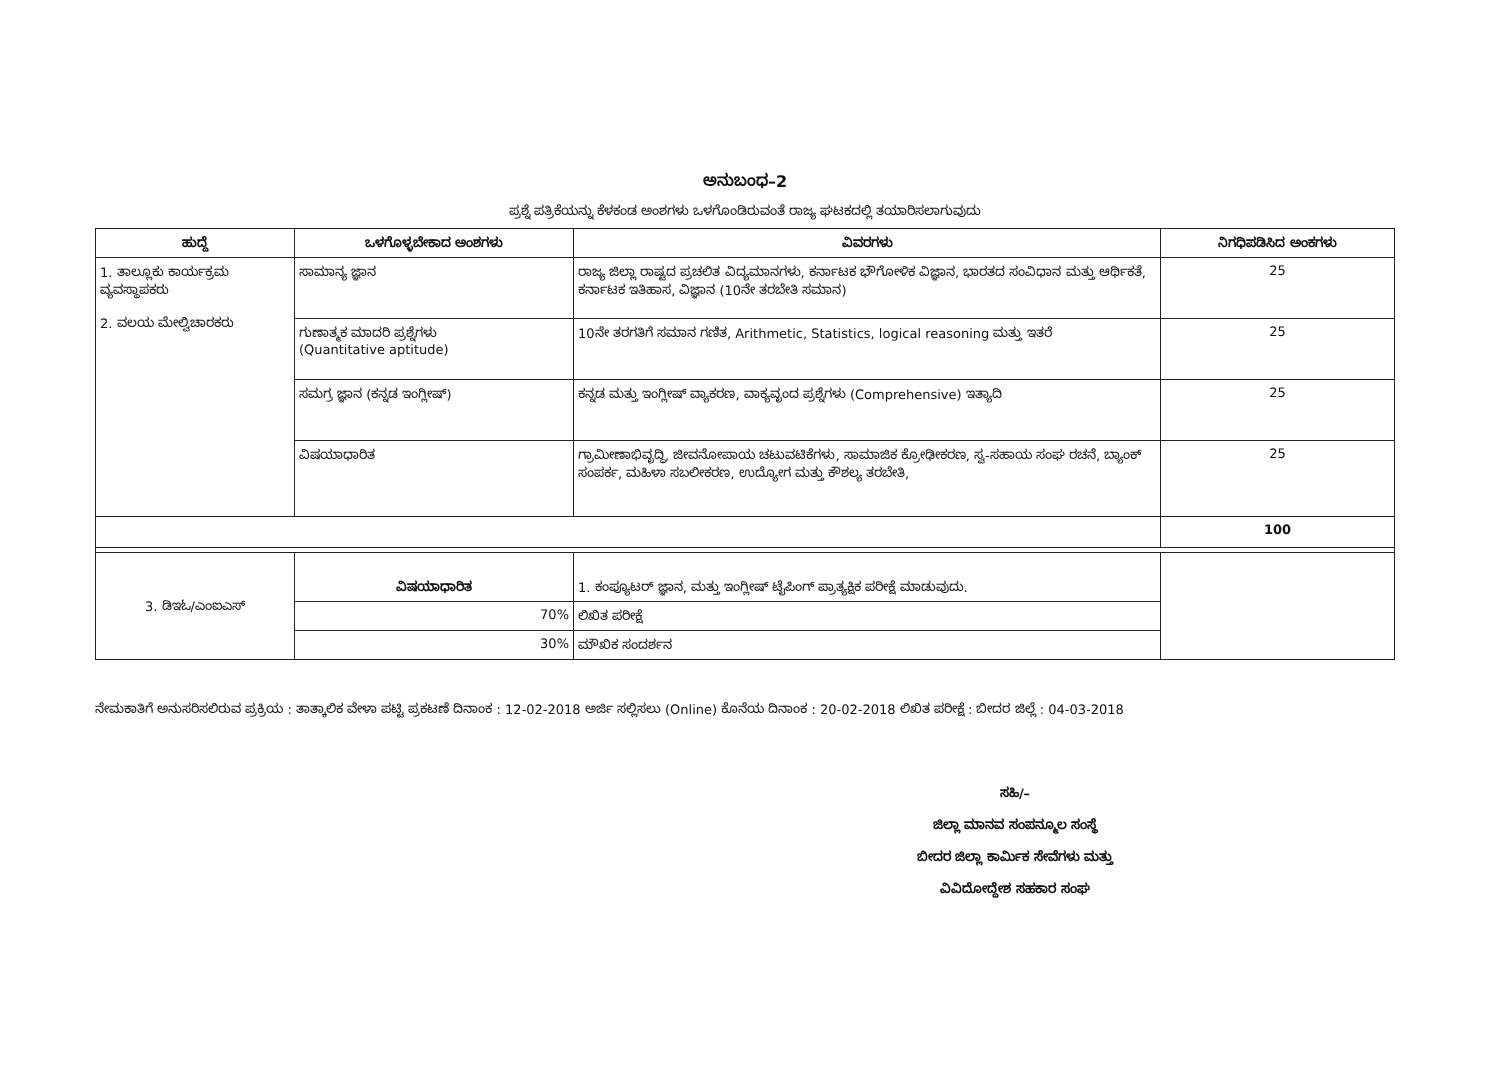ಅನುಬಂಧ–2
ಪ್ರಶ್ನೆ ಪತ್ರಿಕೆಯನ್ನು ಕೆಳಕಂಡ ಅಂಶಗಳು ಒಳಗೊಂಡಿರುವಂತೆ ರಾಜ್ಯ ಘಟಕದಲ್ಲಿ ತಯಾರಿಸಲಾಗುವುದು
| ಹುದ್ದೆ | ಒಳಗೊಳ್ಳಬೇಕಾದ ಅಂಶಗಳು | ವಿವರಗಳು | ನಿಗಧಿಪಡಿಸಿದ ಅಂಕಗಳು |
| --- | --- | --- | --- |
| 1. ತಾಲ್ಲೂಕು ಕಾರ್ಯಕ್ರಮ ವ್ಯವಸ್ಥಾಪಕರು 2. ವಲಯ ಮೇಲ್ವಿಚಾರಕರು | ಸಾಮಾನ್ಯ ಜ್ಞಾನ | ರಾಜ್ಯ ಜಿಲ್ಲಾ ರಾಷ್ಟದ ಪ್ರಚಲಿತ ವಿದ್ಯಮಾನಗಳು, ಕರ್ನಾಟಕ ಭೌಗೋಳಿಕ ವಿಜ್ಞಾನ, ಭಾರತದ ಸಂವಿಧಾನ ಮತ್ತು ಆರ್ಥಿಕತೆ, ಕರ್ನಾಟಕ ಇತಿಹಾಸ, ವಿಜ್ಞಾನ (10ನೇ ತರಬೇತಿ ಸಮಾನ) | 25 |
| | ಗುಣಾತ್ಮಕ ಮಾದರಿ ಪ್ರಶ್ನೆಗಳು (Quantitative aptitude) | 10ನೇ ತರಗತಿಗೆ ಸಮಾನ ಗಣಿತ, Arithmetic, Statistics, logical reasoning ಮತ್ತು ಇತರೆ | 25 |
| | ಸಮಗ್ರ ಜ್ಞಾನ (ಕನ್ನಡ ಇಂಗ್ಲೀಷ್) | ಕನ್ನಡ ಮತ್ತು ಇಂಗ್ಲೀಷ್ ವ್ಯಾಕರಣ, ವಾಕ್ಯವೃಂದ ಪ್ರಶ್ನೆಗಳು (Comprehensive) ಇತ್ಯಾದಿ | 25 |
| | ವಿಷಯಾಧಾರಿತ | ಗ್ರಾಮೀಣಾಭಿವೃದ್ಧಿ, ಜೀವನೋಪಾಯ ಚಟುವಟಿಕೆಗಳು, ಸಾಮಾಜಿಕ ಕ್ರೋಢೀಕರಣ, ಸ್ವ-ಸಹಾಯ ಸಂಘ ರಚನೆ, ಬ್ಯಾಂಕ್ ಸಂಪರ್ಕ, ಮಹಿಳಾ ಸಬಲೀಕರಣ, ಉದ್ಯೋಗ ಮತ್ತು ಕೌಶಲ್ಯ ತರಬೇತಿ, | 25 |
| | | | 100 |
| 3. ಡಿಇಓ/ಎಂಐಎಸ್ | ವಿಷಯಾಧಾರಿತ | 1. ಕಂಪ್ಯೂಟರ್ ಜ್ಞಾನ, ಮತ್ತು ಇಂಗ್ಲೀಷ್ ಟೈಪಿಂಗ್ ಪ್ರಾತ್ಯಕ್ಷಿಕ ಪರೀಕ್ಷೆ ಮಾಡುವುದು. | |
| | 70% | ಲಿಖಿತ ಪರೀಕ್ಷೆ | |
| | 30% | ಮೌಖಿಕ ಸಂದರ್ಶನ | |
ನೇಮಕಾತಿಗೆ ಅನುಸರಿಸಲಿರುವ ಪ್ರಕ್ರಿಯ : ತಾತ್ಕಾಲಿಕ ವೇಳಾ ಪಟ್ಟಿ ಪ್ರಕಟಣೆ ದಿನಾಂಕ : 12-02-2018 ಅರ್ಜಿ ಸಲ್ಲಿಸಲು (Online) ಕೊನೆಯ ದಿನಾಂಕ : 20-02-2018 ಲಿಖಿತ ಪರೀಕ್ಷೆ : ಬೀದರ ಜಿಲ್ಲೆ : 04-03-2018
ಸಹಿ/–
ಜಿಲ್ಲಾ ಮಾನವ ಸಂಪನ್ಮೂಲ ಸಂಸ್ಥೆ
ಬೀದರ ಜಿಲ್ಲಾ ಕಾರ್ಮಿಕ ಸೇವೆಗಳು ಮತ್ತು
ವಿವಿದೋದ್ದೇಶ ಸಹಕಾರ ಸಂಘ